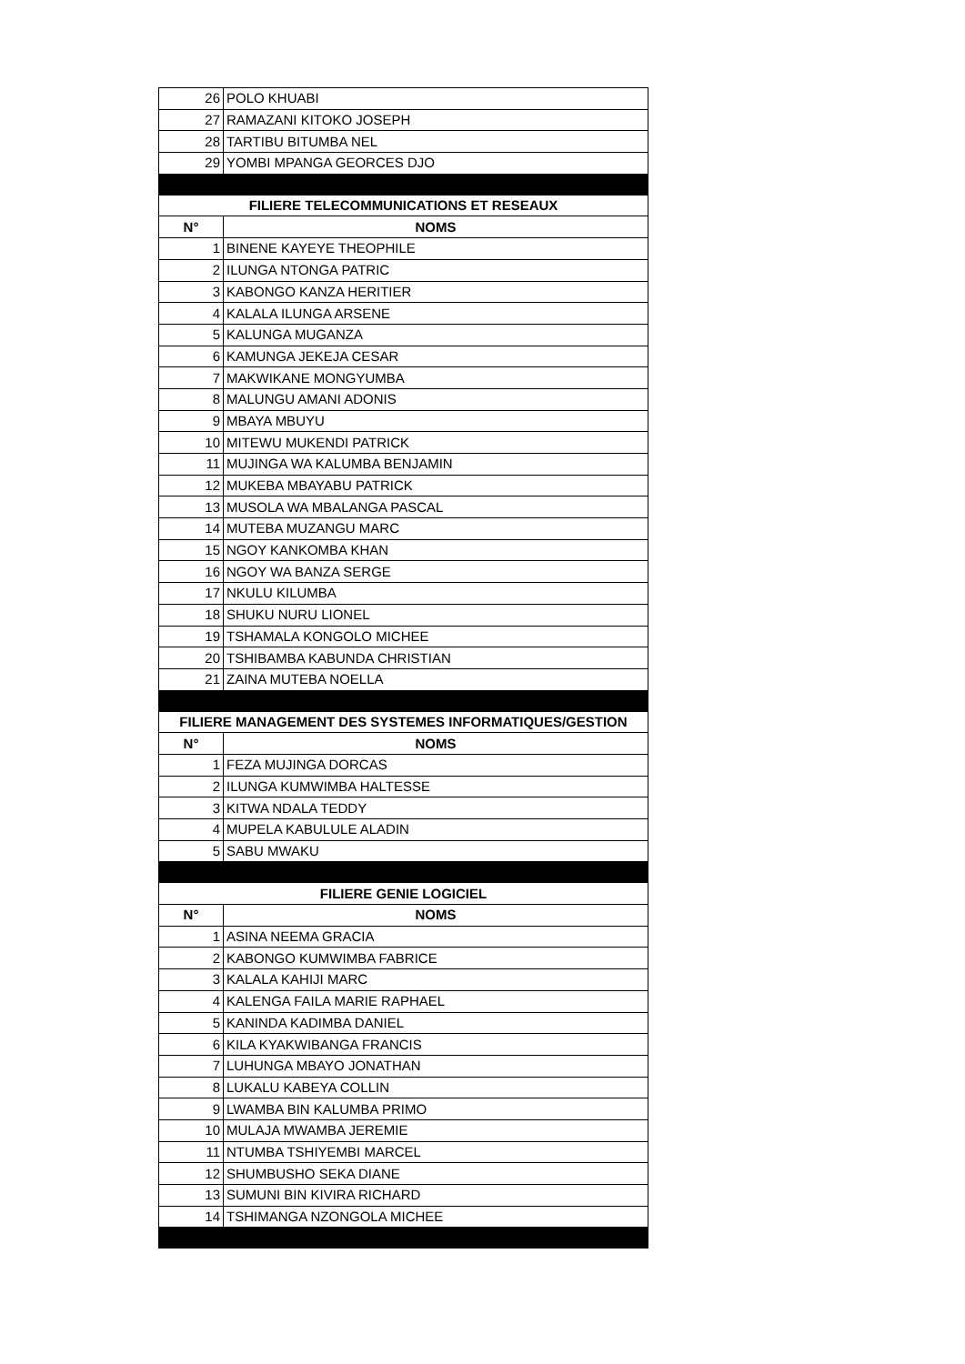| 26 | POLO KHUABI |
| 27 | RAMAZANI KITOKO JOSEPH |
| 28 | TARTIBU BITUMBA NEL |
| 29 | YOMBI MPANGA GEORCES DJO |
| FILIERE TELECOMMUNICATIONS ET RESEAUX | |
| N° | NOMS |
| 1 | BINENE KAYEYE THEOPHILE |
| 2 | ILUNGA NTONGA PATRIC |
| 3 | KABONGO KANZA HERITIER |
| 4 | KALALA ILUNGA ARSENE |
| 5 | KALUNGA MUGANZA |
| 6 | KAMUNGA JEKEJA CESAR |
| 7 | MAKWIKANE MONGYUMBA |
| 8 | MALUNGU AMANI ADONIS |
| 9 | MBAYA MBUYU |
| 10 | MITEWU MUKENDI PATRICK |
| 11 | MUJINGA WA KALUMBA BENJAMIN |
| 12 | MUKEBA MBAYABU PATRICK |
| 13 | MUSOLA WA MBALANGA PASCAL |
| 14 | MUTEBA MUZANGU MARC |
| 15 | NGOY KANKOMBA KHAN |
| 16 | NGOY WA BANZA SERGE |
| 17 | NKULU KILUMBA |
| 18 | SHUKU NURU LIONEL |
| 19 | TSHAMALA KONGOLO MICHEE |
| 20 | TSHIBAMBA KABUNDA CHRISTIAN |
| 21 | ZAINA MUTEBA NOELLA |
| FILIERE MANAGEMENT DES SYSTEMES INFORMATIQUES/GESTION | |
| N° | NOMS |
| 1 | FEZA MUJINGA DORCAS |
| 2 | ILUNGA KUMWIMBA HALTESSE |
| 3 | KITWA NDALA TEDDY |
| 4 | MUPELA KABULULE ALADIN |
| 5 | SABU MWAKU |
| FILIERE GENIE LOGICIEL | |
| N° | NOMS |
| 1 | ASINA NEEMA GRACIA |
| 2 | KABONGO KUMWIMBA FABRICE |
| 3 | KALALA KAHIJI MARC |
| 4 | KALENGA FAILA MARIE RAPHAEL |
| 5 | KANINDA KADIMBA DANIEL |
| 6 | KILA KYAKWIBANGA FRANCIS |
| 7 | LUHUNGA MBAYO JONATHAN |
| 8 | LUKALU KABEYA COLLIN |
| 9 | LWAMBA BIN KALUMBA PRIMO |
| 10 | MULAJA MWAMBA JEREMIE |
| 11 | NTUMBA TSHIYEMBI MARCEL |
| 12 | SHUMBUSHO SEKA DIANE |
| 13 | SUMUNI BIN KIVIRA RICHARD |
| 14 | TSHIMANGA NZONGOLA MICHEE |